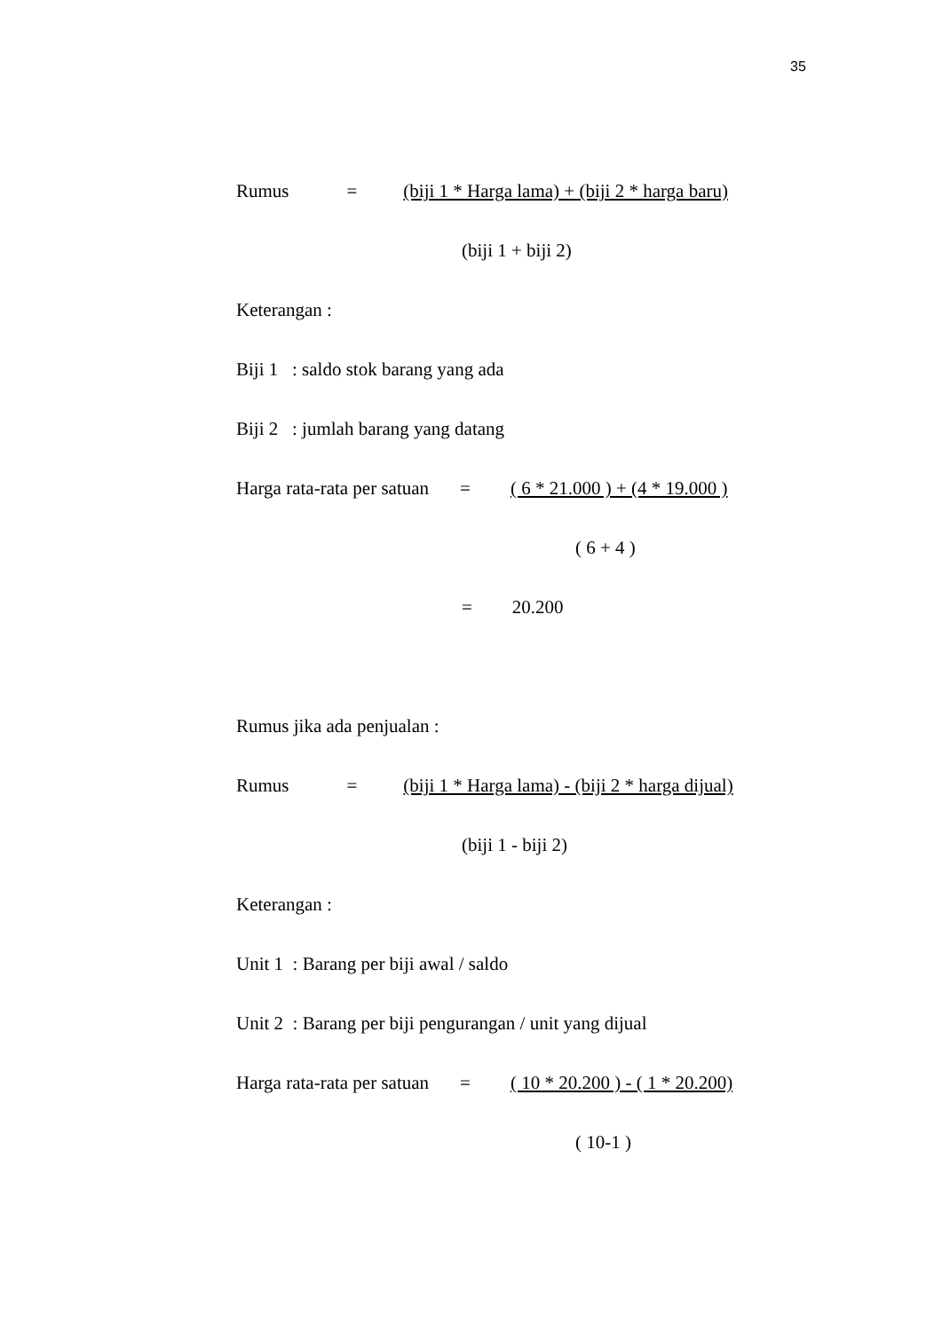35
Rumus = (biji 1 * Harga lama) + (biji 2 * harga baru)
(biji 1 + biji 2)
Keterangan :
Biji 1 : saldo stok barang yang ada
Biji 2 : jumlah barang yang datang
Harga rata-rata per satuan = ( 6 * 21.000 ) + (4 * 19.000 )
( 6 + 4 )
= 20.200
Rumus jika ada penjualan :
Rumus = (biji 1 * Harga lama) - (biji 2 * harga dijual)
(biji 1 - biji 2)
Keterangan :
Unit 1 : Barang per biji awal / saldo
Unit 2 : Barang per biji pengurangan / unit yang dijual
Harga rata-rata per satuan = ( 10 * 20.200 ) - ( 1 * 20.200)
( 10-1 )